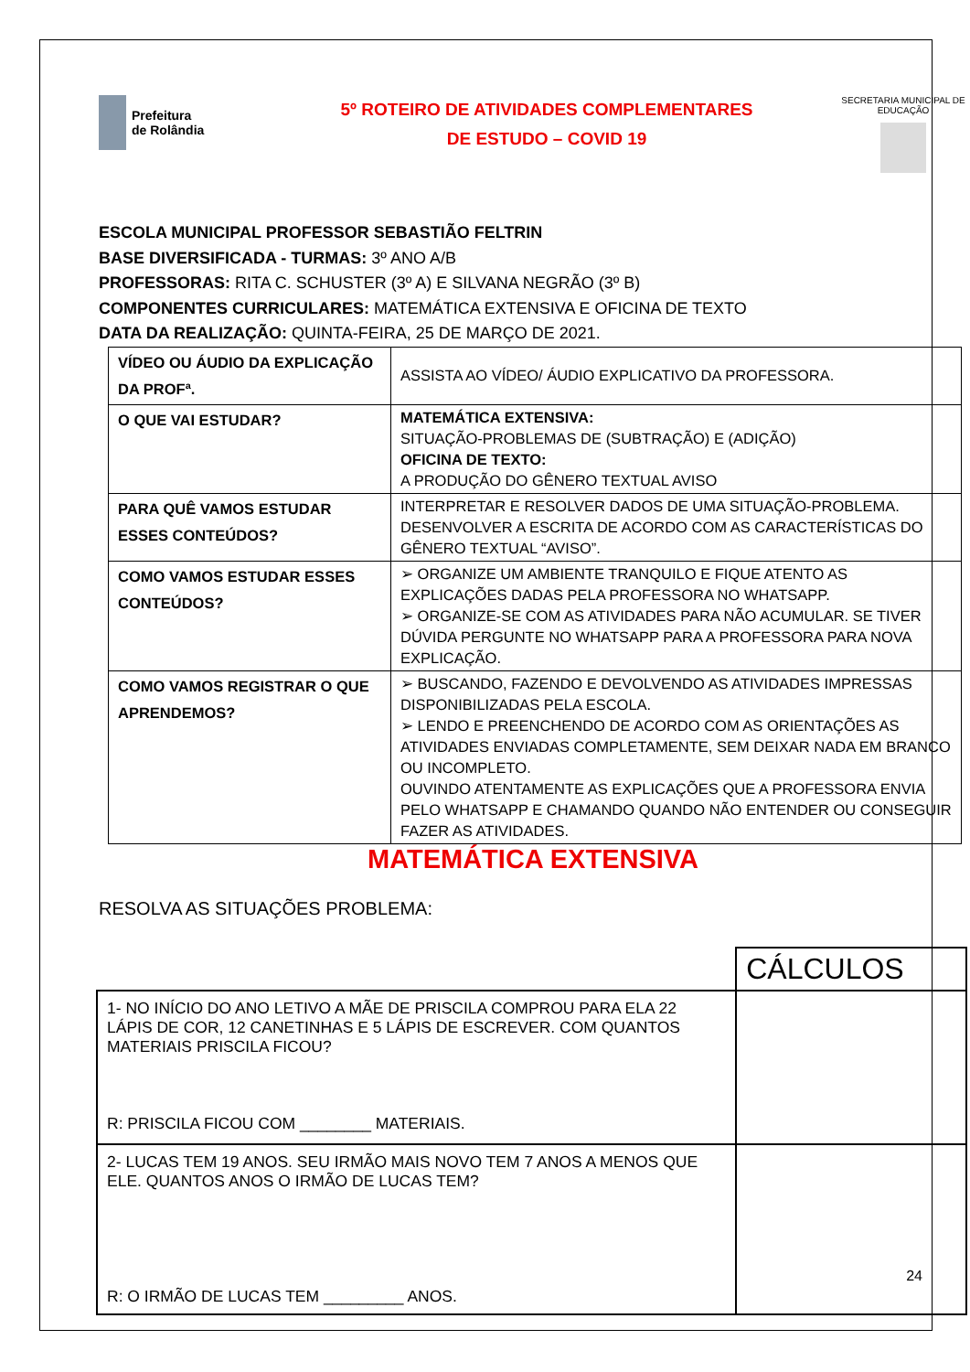Prefeitura
de Rolândia
5º ROTEIRO DE ATIVIDADES COMPLEMENTARES
DE ESTUDO – COVID 19
SECRETARIA MUNICIPAL DE EDUCAÇÃO
ESCOLA MUNICIPAL PROFESSOR SEBASTIÃO FELTRIN
BASE DIVERSIFICADA - TURMAS: 3º ANO A/B
PROFESSORAS: RITA C. SCHUSTER (3º A) E SILVANA NEGRÃO (3º B)
COMPONENTES CURRICULARES: MATEMÁTICA EXTENSIVA E OFICINA DE TEXTO
DATA DA REALIZAÇÃO: QUINTA-FEIRA, 25 DE MARÇO DE 2021.
| VÍDEO OU ÁUDIO DA EXPLICAÇÃO DA PROFª. | ASSISTA AO VÍDEO/ ÁUDIO EXPLICATIVO DA PROFESSORA. |
| O QUE VAI ESTUDAR? | MATEMÁTICA EXTENSIVA: SITUAÇÃO-PROBLEMAS DE (SUBTRAÇÃO) E (ADIÇÃO) OFICINA DE TEXTO: A PRODUÇÃO DO GÊNERO TEXTUAL AVISO |
| PARA QUÊ VAMOS ESTUDAR ESSES CONTEÚDOS? | INTERPRETAR E RESOLVER DADOS DE UMA SITUAÇÃO-PROBLEMA. DESENVOLVER A ESCRITA DE ACORDO COM AS CARACTERÍSTICAS DO GÊNERO TEXTUAL “AVISO”. |
| COMO VAMOS ESTUDAR ESSES CONTEÚDOS? | ➢ ORGANIZE UM AMBIENTE TRANQUILO E FIQUE ATENTO AS EXPLICAÇÕES DADAS PELA PROFESSORA NO WHATSAPP. ➢ ORGANIZE-SE COM AS ATIVIDADES PARA NÃO ACUMULAR. SE TIVER DÚVIDA PERGUNTE NO WHATSAPP PARA A PROFESSORA PARA NOVA EXPLICAÇÃO. |
| COMO VAMOS REGISTRAR O QUE APRENDEMOS? | ➢ BUSCANDO, FAZENDO E DEVOLVENDO AS ATIVIDADES IMPRESSAS DISPONIBILIZADAS PELA ESCOLA. ➢ LENDO E PREENCHENDO DE ACORDO COM AS ORIENTAÇÕES AS ATIVIDADES ENVIADAS COMPLETAMENTE, SEM DEIXAR NADA EM BRANCO OU INCOMPLETO. OUVINDO ATENTAMENTE AS EXPLICAÇÕES QUE A PROFESSORA ENVIA PELO WHATSAPP E CHAMANDO QUANDO NÃO ENTENDER OU CONSEGUIR FAZER AS ATIVIDADES. |
MATEMÁTICA EXTENSIVA
RESOLVA AS SITUAÇÕES PROBLEMA:
| | CÁLCULOS |
| 1- NO INÍCIO DO ANO LETIVO A MÃE DE PRISCILA COMPROU PARA ELA 22 LÁPIS DE COR, 12 CANETINHAS E 5 LÁPIS DE ESCREVER. COM QUANTOS MATERIAIS PRISCILA FICOU? R: PRISCILA FICOU COM ________ MATERIAIS. | |
| 2- LUCAS TEM 19 ANOS. SEU IRMÃO MAIS NOVO TEM 7 ANOS A MENOS QUE ELE. QUANTOS ANOS O IRMÃO DE LUCAS TEM? R: O IRMÃO DE LUCAS TEM _________ ANOS. | |
24